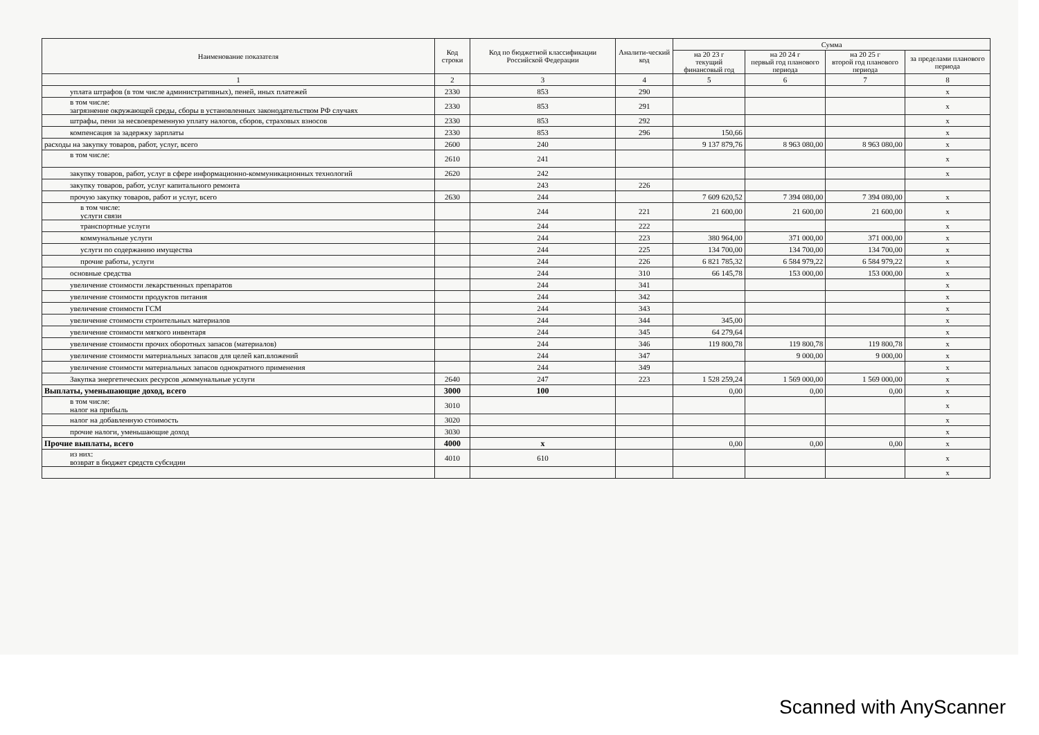| Наименование показателя | Код строки | Код по бюджетной классификации Российской Федерации | Аналити-ческий код | Сумма | | | |
| --- | --- | --- | --- | --- | --- | --- | --- |
| | | | | на 20 23 г текущий финансовый год | на 20 24 г первый год планового периода | на 20 25 г второй год планового периода | за пределами планового периода |
| 1 | 2 | 3 | 4 | 5 | 6 | 7 | 8 |
| уплата штрафов (в том числе административных), пеней, иных платежей | 2330 | 853 | 290 | | | | x |
| в том числе: загрязнение окружающей среды, сборы в установленных законодательством РФ случаях | 2330 | 853 | 291 | | | | x |
| штрафы, пени за несвоевременную уплату налогов, сборов, страховых взносов | 2330 | 853 | 292 | | | | x |
| компенсация за задержку зарплаты | 2330 | 853 | 296 | 150,66 | | | x |
| расходы на закупку товаров, работ, услуг, всего | 2600 | 240 | | 9 137 879,76 | 8 963 080,00 | 8 963 080,00 | x |
| в том числе: | 2610 | 241 | | | | | x |
| закупку товаров, работ, услуг в сфере информационно-коммуникационных технологий | 2620 | 242 | | | | | x |
| закупку товаров, работ, услуг капитального ремонта | | 243 | 226 | | | | |
| прочую закупку товаров, работ и услуг, всего | 2630 | 244 | | 7 609 620,52 | 7 394 080,00 | 7 394 080,00 | x |
| в том числе: услуги связи | | 244 | 221 | 21 600,00 | 21 600,00 | 21 600,00 | x |
| транспортные услуги | | 244 | 222 | | | | x |
| коммунальные услуги | | 244 | 223 | 380 964,00 | 371 000,00 | 371 000,00 | x |
| услуги по содержанию имущества | | 244 | 225 | 134 700,00 | 134 700,00 | 134 700,00 | x |
| прочие работы, услуги | | 244 | 226 | 6 821 785,32 | 6 584 979,22 | 6 584 979,22 | x |
| основные средства | | 244 | 310 | 66 145,78 | 153 000,00 | 153 000,00 | x |
| увеличение стоимости лекарственных препаратов | | 244 | 341 | | | | x |
| увеличение стоимости продуктов питания | | 244 | 342 | | | | x |
| увеличение стоимости ГСМ | | 244 | 343 | | | | x |
| увеличение стоимости строительных материалов | | 244 | 344 | 345,00 | | | x |
| увеличение стоимости мягкого инвентаря | | 244 | 345 | 64 279,64 | | | x |
| увеличение стоимости прочих оборотных запасов (материалов) | | 244 | 346 | 119 800,78 | 119 800,78 | 119 800,78 | x |
| увеличение стоимости материальных запасов для целей кап.вложений | | 244 | 347 | | 9 000,00 | 9 000,00 | x |
| увеличение стоимости материальных запасов однократного применения | | 244 | 349 | | | | x |
| Закупка энергетических ресурсов ,коммунальные услуги | 2640 | 247 | 223 | 1 528 259,24 | 1 569 000,00 | 1 569 000,00 | x |
| Выплаты, уменьшающие доход, всего | 3000 | 100 | | 0,00 | 0,00 | 0,00 | x |
| в том числе: налог на прибыль | 3010 | | | | | | x |
| налог на добавленную стоимость | 3020 | | | | | | x |
| прочие налоги, уменьшающие доход | 3030 | | | | | | x |
| Прочие выплаты, всего | 4000 | x | | 0,00 | 0,00 | 0,00 | x |
| из них: возврат в бюджет средств субсидии | 4010 | 610 | | | | | x |
| | | | | | | | x |
Scanned with AnyScanner